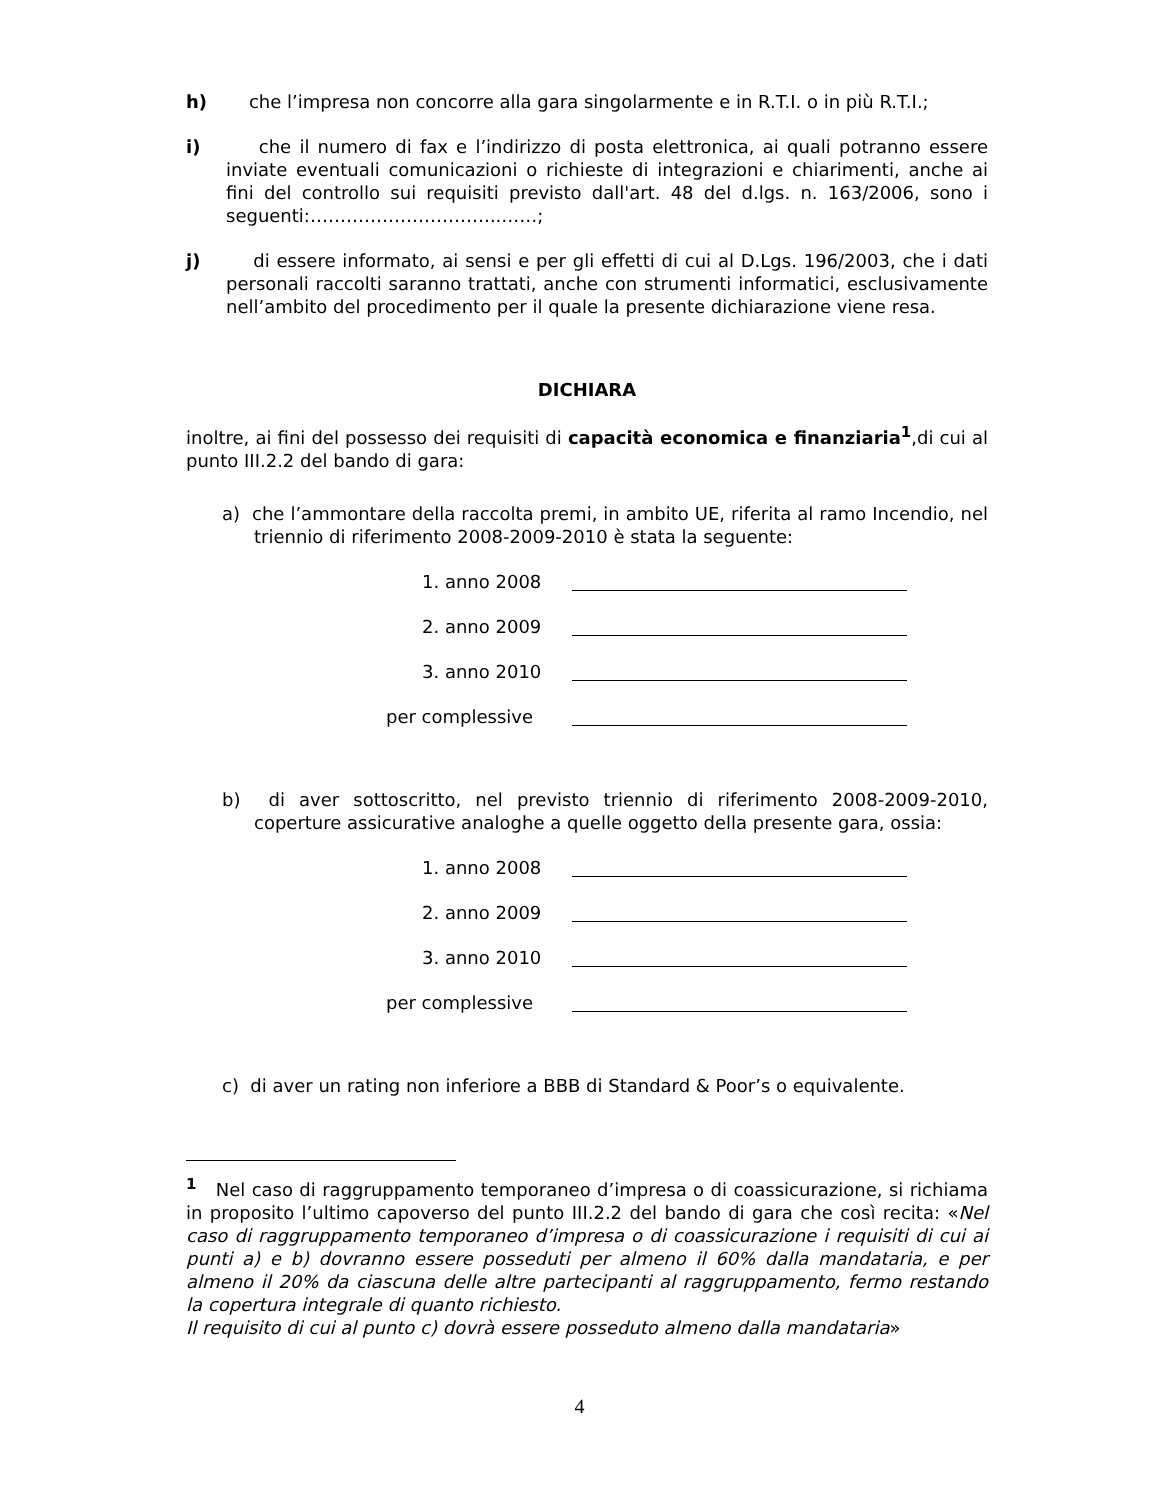h) che l’impresa non concorre alla gara singolarmente e in R.T.I. o in più R.T.I.;
i) che il numero di fax e l’indirizzo di posta elettronica, ai quali potranno essere inviate eventuali comunicazioni o richieste di integrazioni e chiarimenti, anche ai fini del controllo sui requisiti previsto dall'art. 48 del d.lgs. n. 163/2006, sono i seguenti:…………………………..……;
j) di essere informato, ai sensi e per gli effetti di cui al D.Lgs. 196/2003, che i dati personali raccolti saranno trattati, anche con strumenti informatici, esclusivamente nell’ambito del procedimento per il quale la presente dichiarazione viene resa.
DICHIARA
inoltre, ai fini del possesso dei requisiti di capacità economica e finanziaria<sup>1</sup>,di cui al punto III.2.2 del bando di gara:
a) che l’ammontare della raccolta premi, in ambito UE, riferita al ramo Incendio, nel triennio di riferimento 2008-2009-2010 è stata la seguente:
1. anno 2008
2. anno 2009
3. anno 2010
per complessive
b) di aver sottoscritto, nel previsto triennio di riferimento 2008-2009-2010, coperture assicurative analoghe a quelle oggetto della presente gara, ossia:
1. anno 2008
2. anno 2009
3. anno 2010
per complessive
c) di aver un rating non inferiore a BBB di Standard & Poor’s o equivalente.
<sup>1</sup> Nel caso di raggruppamento temporaneo d’impresa o di coassicurazione, si richiama in proposito l’ultimo capoverso del punto III.2.2 del bando di gara che così recita: «Nel caso di raggruppamento temporaneo d’impresa o di coassicurazione i requisiti di cui ai punti a) e b) dovranno essere posseduti per almeno il 60% dalla mandataria, e per almeno il 20% da ciascuna delle altre partecipanti al raggruppamento, fermo restando la copertura integrale di quanto richiesto.
Il requisito di cui al punto c) dovrà essere posseduto almeno dalla mandataria»
4